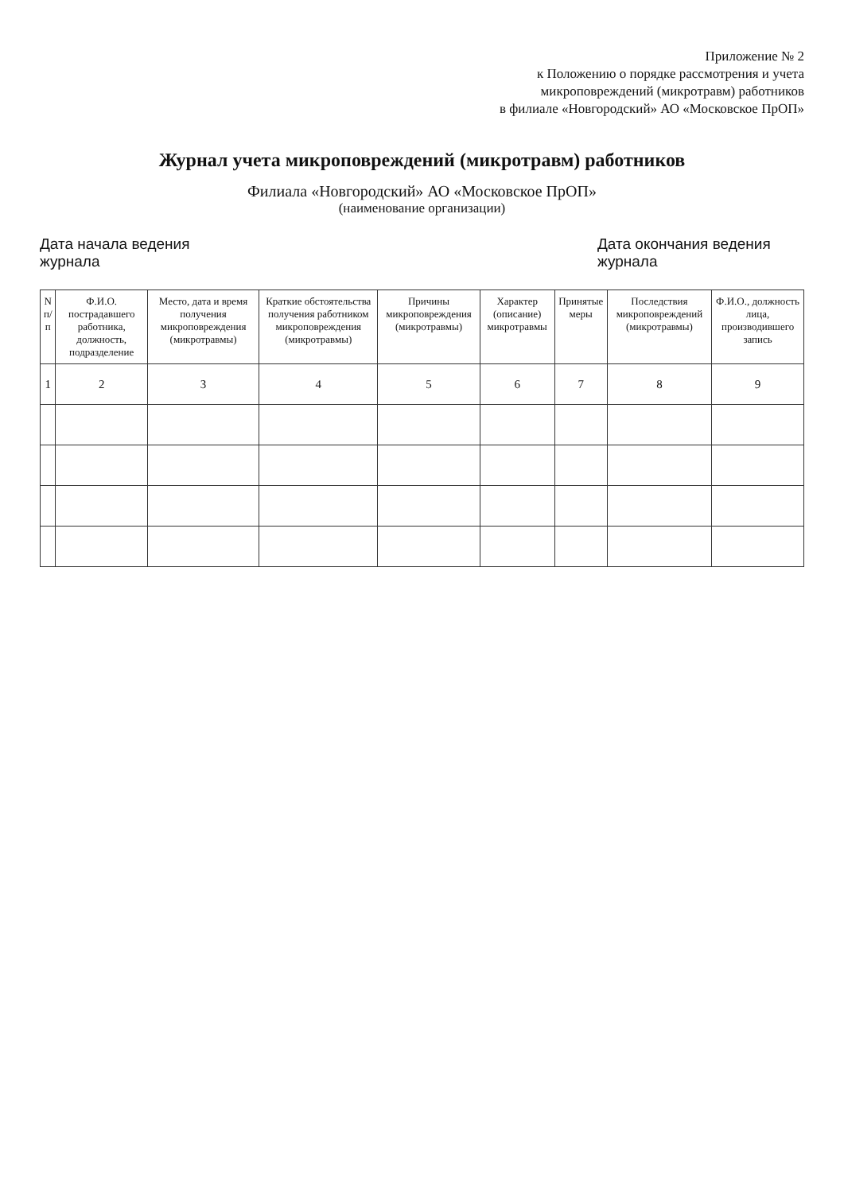Приложение № 2
к Положению о порядке рассмотрения и учета
микроповреждений (микротравм) работников
в филиале «Новгородский» АО «Московское ПрОП»
Журнал учета микроповреждений (микротравм) работников
Филиала «Новгородский» АО «Московское ПрОП»
(наименование организации)
Дата начала ведения журнала
Дата окончания ведения журнала
| N п/п | Ф.И.О. пострадавшего работника, должность, подразделение | Место, дата и время получения микроповреждения (микротравмы) | Краткие обстоятельства получения работником микроповреждения (микротравмы) | Причины микроповреждения (микротравмы) | Характер (описание) микротравмы | Принятые меры | Последствия микроповреждений (микротравмы) | Ф.И.О., должность лица, производившего запись |
| --- | --- | --- | --- | --- | --- | --- | --- | --- |
| 1 | 2 | 3 | 4 | 5 | 6 | 7 | 8 | 9 |